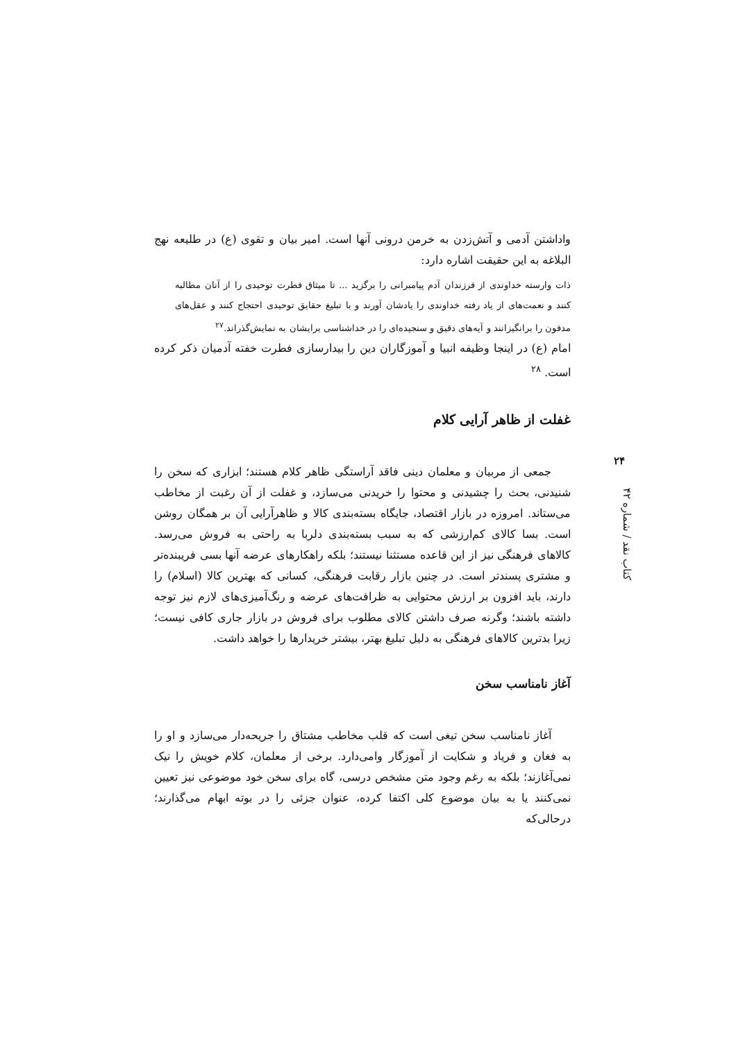واداشتن آدمی و آتش‌زدن به خرمن درونی آنها است. امیر بیان و تقوی (ع) در طلیعه نهج البلاغه به این حقیقت اشاره دارد:
ذات وارسته خداوندی از فرزندان آدم پیامبرانی را برگزید ... تا میثاق فطرت توحیدی را از آنان مطالبه کنند و نعمت‌های از یاد رفته خداوندی را یادشان آورند و با تبلیغ حقایق توحیدی احتجاج کنند و عقل‌های مدفون را برانگیزانند و آیه‌های دقیق و سنجیده‌ای را در خداشناسی برایشان به نمایش‌گذراند.<sup>۲۷</sup>
امام (ع) در اینجا وظیفه انبیا و آموزگاران دین را بیدارسازی فطرت خفته آدمیان ذکر کرده است. <sup>۲۸</sup>
غفلت از ظاهر آرایی کلام
جمعی از مربیان و معلمان دینی فاقد آراستگی ظاهر کلام هستند؛ ابزاری که سخن را شنیدنی، بحث را چشیدنی و محتوا را خریدنی می‌سازد، و غفلت از آن رغبت از مخاطب می‌ستاند. امروزه در بازار اقتصاد، جایگاه بسته‌بندی کالا و ظاهرآرایی آن بر همگان روشن است. بسا کالای کم‌ارزشی که به سبب بسته‌بندی دلربا به راحتی به فروش می‌رسد. کالاهای فرهنگی نیز از این قاعده مستثنا نیستند؛ بلکه راهکارهای عرضه آنها بسی فریبنده‌تر و مشتری پسندتر است. در چنین بازار رقابت فرهنگی، کسانی که بهترین کالا (اسلام) را دارند، باید افزون بر ارزش محتوایی به ظرافت‌های عرضه و رنگ‌آمیزی‌های لازم نیز توجه داشته باشند؛ وگرنه صرف داشتن کالای مطلوب برای فروش در بازار جاری کافی نیست؛ زیرا بدترین کالاهای فرهنگی به دلیل تبلیغ بهتر، بیشتر خریدارها را خواهد داشت.
آغاز نامناسب سخن
آغاز نامناسب سخن تیغی است که قلب مخاطب مشتاق را جریحه‌دار می‌سازد و او را به فغان و فریاد و شکایت از آموزگار وامی‌دارد. برخی از معلمان، کلام خویش را نیک نمی‌آغازند؛ بلکه به رغم وجود متن مشخص درسی، گاه برای سخن خود موضوعی نیز تعیین نمی‌کنند یا به بیان موضوع کلی اکتفا کرده، عنوان جزئی را در بوته ابهام می‌گذارند؛ درحالی‌که
۲۴
کتاب نقد / شماره ۴۲